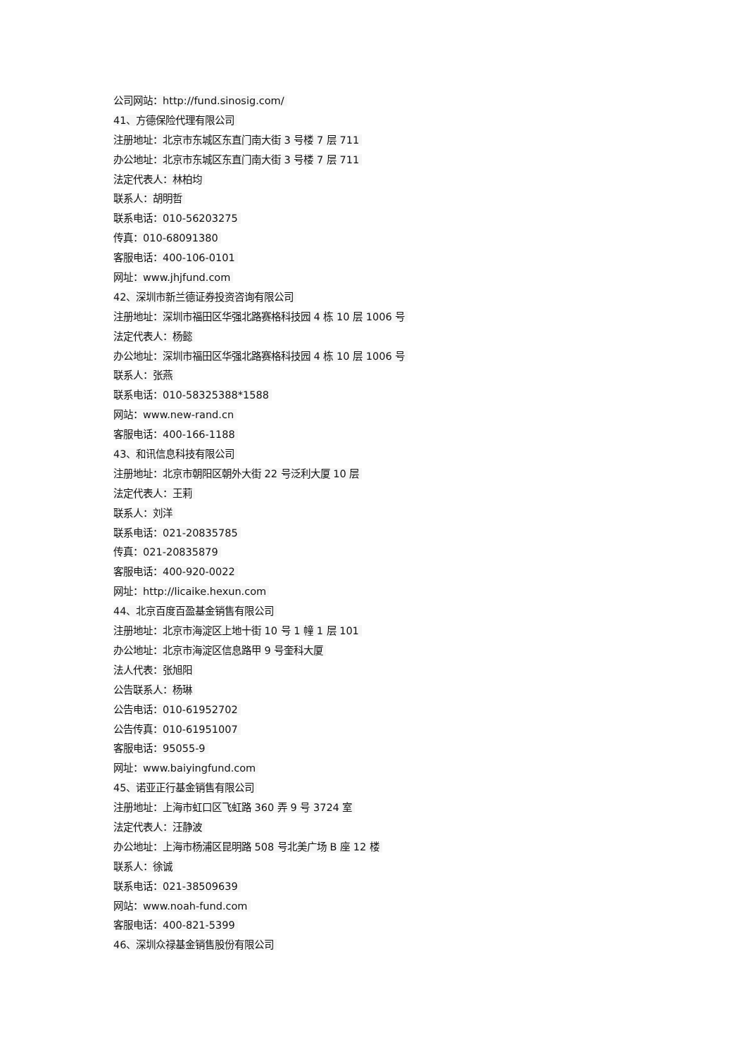公司网站：http://fund.sinosig.com/
41、方德保险代理有限公司
注册地址：北京市东城区东直门南大街 3 号楼 7 层 711
办公地址：北京市东城区东直门南大街 3 号楼 7 层 711
法定代表人：林柏均
联系人：胡明哲
联系电话：010-56203275
传真：010-68091380
客服电话：400-106-0101
网址：www.jhjfund.com
42、深圳市新兰德证券投资咨询有限公司
注册地址：深圳市福田区华强北路赛格科技园 4 栋 10 层 1006 号
法定代表人：杨懿
办公地址：深圳市福田区华强北路赛格科技园 4 栋 10 层 1006 号
联系人：张燕
联系电话：010-58325388*1588
网站：www.new-rand.cn
客服电话：400-166-1188
43、和讯信息科技有限公司
注册地址：北京市朝阳区朝外大街 22 号泛利大厦 10 层
法定代表人：王莉
联系人：刘洋
联系电话：021-20835785
传真：021-20835879
客服电话：400-920-0022
网址：http://licaike.hexun.com
44、北京百度百盈基金销售有限公司
注册地址：北京市海淀区上地十街 10 号 1 幢 1 层 101
办公地址：北京市海淀区信息路甲 9 号奎科大厦
法人代表：张旭阳
公告联系人：杨琳
公告电话：010-61952702
公告传真：010-61951007
客服电话：95055-9
网址：www.baiyingfund.com
45、诺亚正行基金销售有限公司
注册地址：上海市虹口区飞虹路 360 弄 9 号 3724 室
法定代表人：汪静波
办公地址：上海市杨浦区昆明路 508 号北美广场 B 座 12 楼
联系人：徐诚
联系电话：021-38509639
网站：www.noah-fund.com
客服电话：400-821-5399
46、深圳众禄基金销售股份有限公司